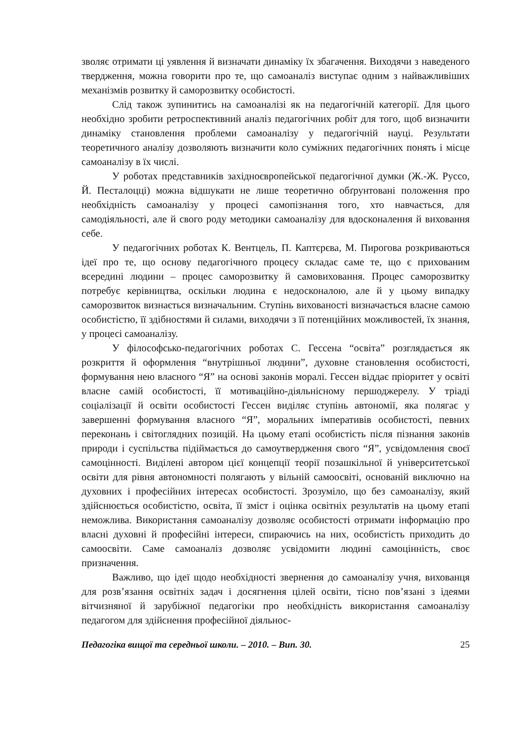зволяє отримати ці уявлення й визначати динаміку їх збагачення. Виходячи з наведеного твердження, можна говорити про те, що самоаналіз виступає одним з найважливіших механізмів розвитку й саморозвитку особистості.
Слід також зупинитись на самоаналізі як на педагогічній категорії. Для цього необхідно зробити ретроспективний аналіз педагогічних робіт для того, щоб визначити динаміку становлення проблеми самоаналізу у педагогічній науці. Результати теоретичного аналізу дозволяють визначити коло суміжних педагогічних понять і місце самоаналізу в їх числі.
У роботах представників західноєвропейської педагогічної думки (Ж.-Ж. Руссо, Й. Песталоцці) можна відшукати не лише теоретично обґрунтовані положення про необхідність самоаналізу у процесі самопізнання того, хто навчається, для самодіяльності, але й свого роду методики самоаналізу для вдосконалення й виховання себе.
У педагогічних роботах К. Вентцель, П. Каптєрєва, М. Пирогова розкриваються ідеї про те, що основу педагогічного процесу складає саме те, що є прихованим всередині людини – процес саморозвитку й самовиховання. Процес саморозвитку потребує керівництва, оскільки людина є недосконалою, але й у цьому випадку саморозвиток визнається визначальним. Ступінь вихованості визначається власне самою особистістю, її здібностями й силами, виходячи з її потенційних можливостей, їх знання, у процесі самоаналізу.
У філософсько-педагогічних роботах С. Гессена “освіта” розглядається як розкриття й оформлення “внутрішньої людини”, духовне становлення особистості, формування нею власного “Я” на основі законів моралі. Гессен віддає пріоритет у освіті власне самій особистості, її мотиваційно-діяльнісному першоджерелу. У тріаді соціалізації й освіти особистості Гессен виділяє ступінь автономії, яка полягає у завершенні формування власного “Я”, моральних імперативів особистості, певних переконань і світоглядних позицій. На цьому етапі особистість після пізнання законів природи і суспільства підіймається до самоутвердження свого “Я”, усвідомлення своєї самоцінності. Виділені автором цієї концепції теорії позашкільної й університетської освіти для рівня автономності полягають у вільній самоосвіті, основаній виключно на духовних і професійних інтересах особистості. Зрозуміло, що без самоаналізу, який здійснюється особистістю, освіта, її зміст і оцінка освітніх результатів на цьому етапі неможлива. Використання самоаналізу дозволяє особистості отримати інформацію про власні духовні й професійні інтереси, спираючись на них, особистість приходить до самоосвіти. Саме самоаналіз дозволяє усвідомити людині самоцінність, своє призначення.
Важливо, що ідеї щодо необхідності звернення до самоаналізу учня, вихованця для розв’язання освітніх задач і досягнення цілей освіти, тісно пов’язані з ідеями вітчизняної й зарубіжної педагогіки про необхідність використання самоаналізу педагогом для здійснення професійної діяльнос-
Педагогіка вищої та середньої школи. – 2010. – Вип. 30. 25